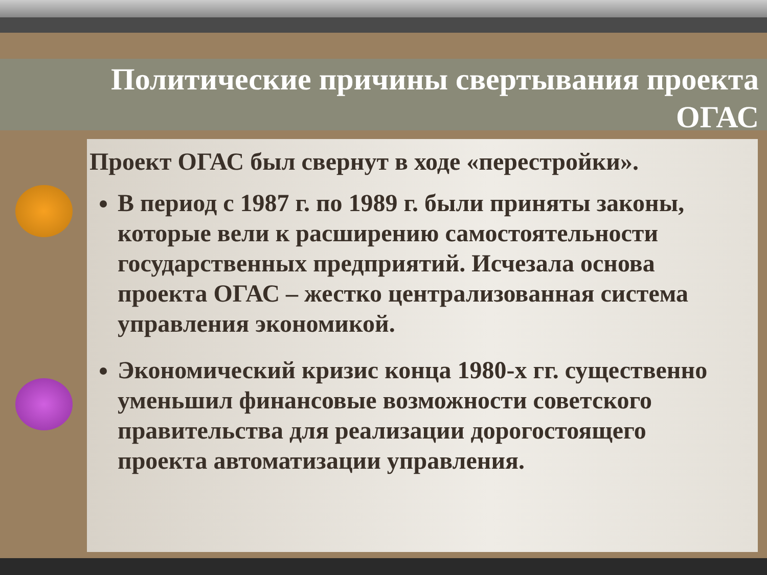Политические причины свертывания проекта
ОГАС
Проект ОГАС был свернут в ходе «перестройки».
В период с 1987 г. по 1989 г. были приняты законы, которые вели к расширению самостоятельности государственных предприятий. Исчезала основа проекта ОГАС – жестко централизованная система управления экономикой.
Экономический кризис конца 1980-х гг. существенно уменьшил финансовые возможности советского правительства для реализации дорогостоящего проекта автоматизации управления.